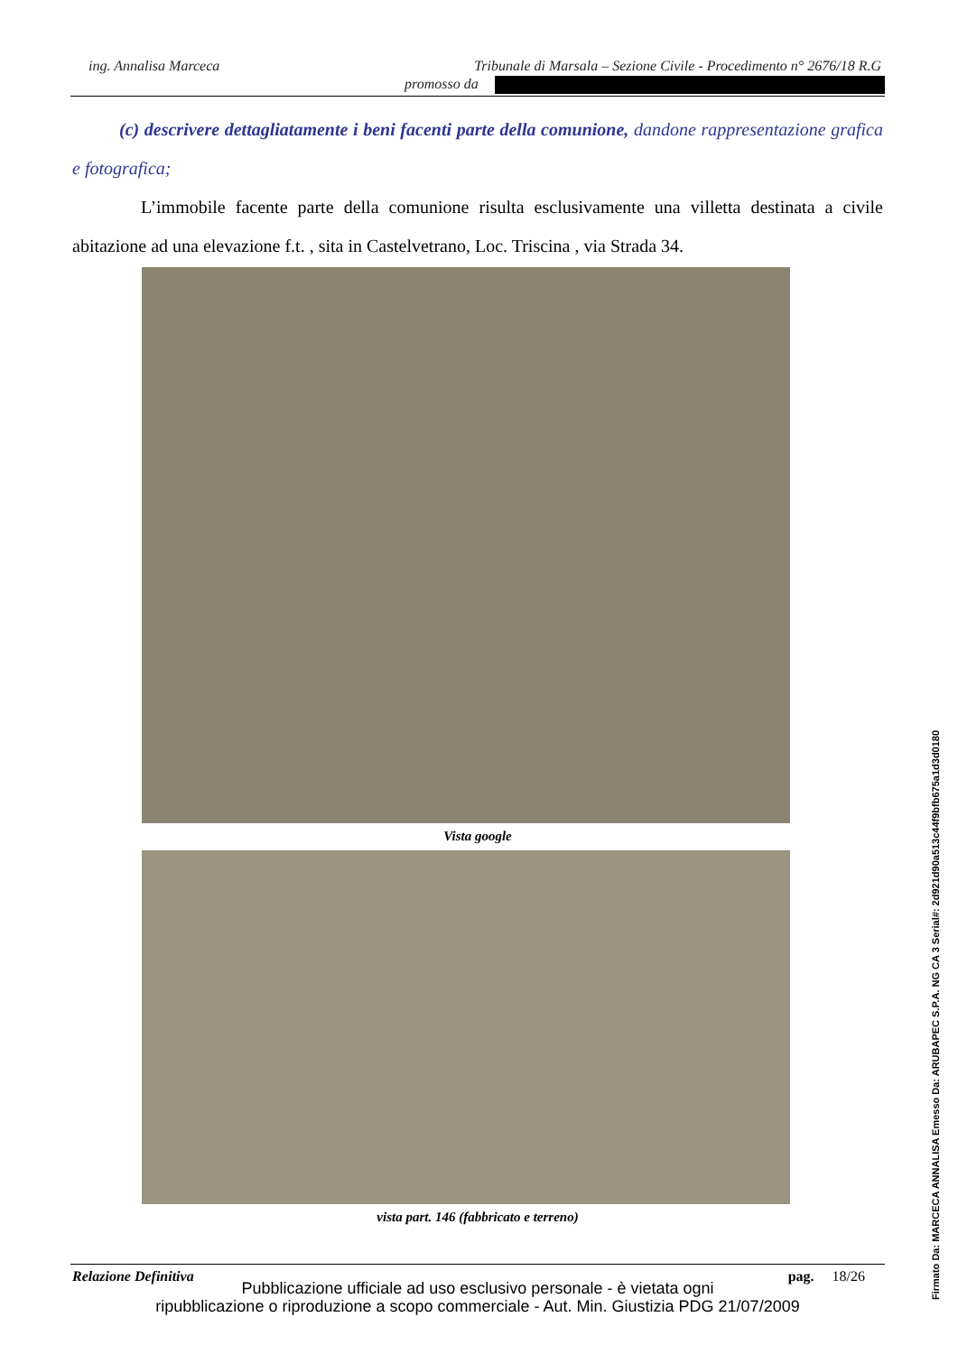ing. Annalisa Marceca Tribunale di Marsala – Sezione Civile - Procedimento n° 2676/18 R.G
promosso da
(c) descrivere dettagliatamente i beni facenti parte della comunione, dandone rappresentazione grafica e fotografica;
L’immobile facente parte della comunione risulta esclusivamente una villetta destinata a civile abitazione ad una elevazione f.t. , sita in Castelvetrano, Loc. Triscina , via Strada 34.
Vista google
vista part. 146 (fabbricato e terreno)
Relazione Definitiva pag. 18/26
Pubblicazione ufficiale ad uso esclusivo personale - è vietata ogni
ripubblicazione o riproduzione a scopo commerciale - Aut. Min. Giustizia PDG 21/07/2009
Firmato Da: MARCECA ANNALISA Emesso Da: ARUBAPEC S.P.A. NG CA 3 Serial#: 2d921d90a513c44f9bfb675a1d3d0180